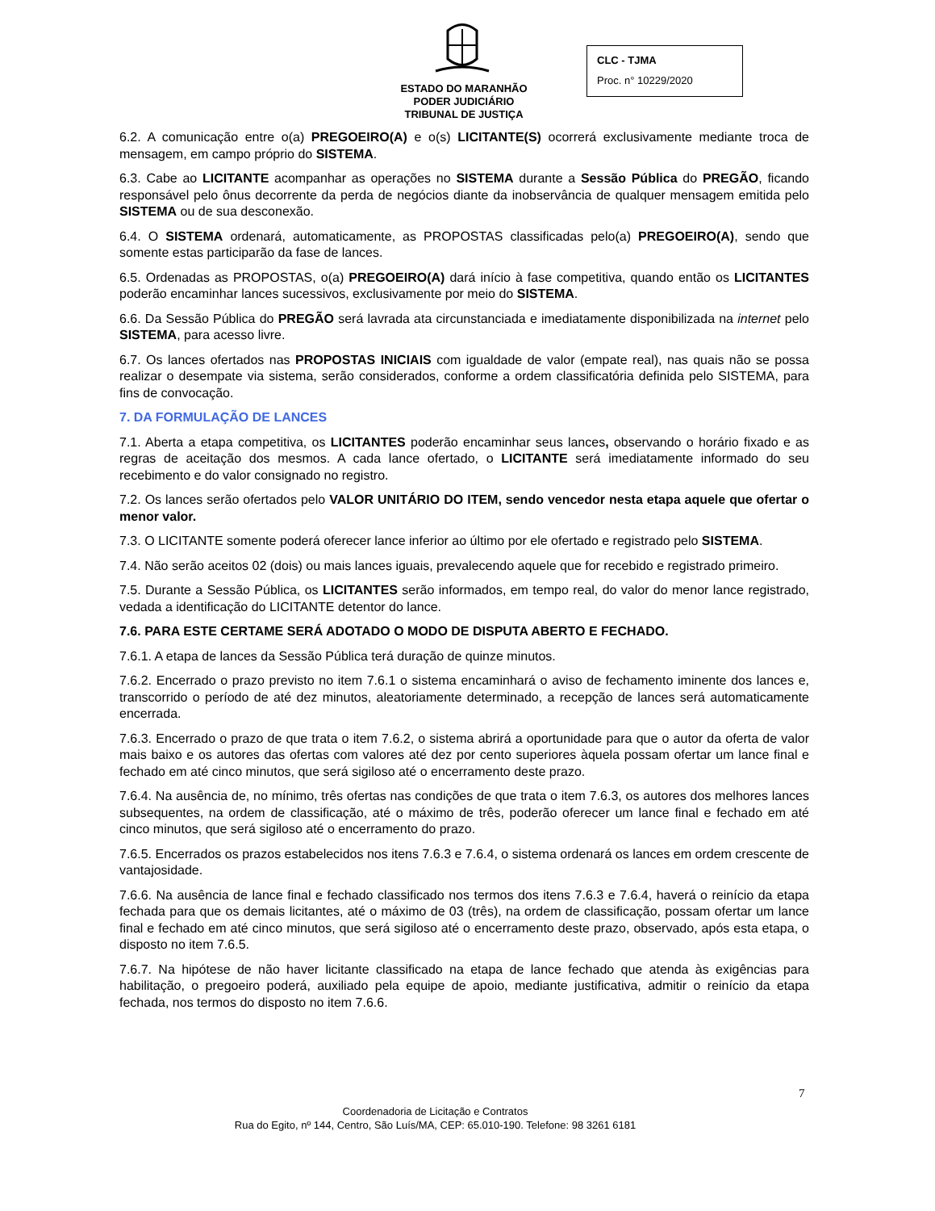ESTADO DO MARANHÃO
PODER JUDICIÁRIO
TRIBUNAL DE JUSTIÇA
CLC - TJMA
Proc. n° 10229/2020
6.2. A comunicação entre o(a) PREGOEIRO(A) e o(s) LICITANTE(S) ocorrerá exclusivamente mediante troca de mensagem, em campo próprio do SISTEMA.
6.3. Cabe ao LICITANTE acompanhar as operações no SISTEMA durante a Sessão Pública do PREGÃO, ficando responsável pelo ônus decorrente da perda de negócios diante da inobservância de qualquer mensagem emitida pelo SISTEMA ou de sua desconexão.
6.4. O SISTEMA ordenará, automaticamente, as PROPOSTAS classificadas pelo(a) PREGOEIRO(A), sendo que somente estas participarão da fase de lances.
6.5. Ordenadas as PROPOSTAS, o(a) PREGOEIRO(A) dará início à fase competitiva, quando então os LICITANTES poderão encaminhar lances sucessivos, exclusivamente por meio do SISTEMA.
6.6. Da Sessão Pública do PREGÃO será lavrada ata circunstanciada e imediatamente disponibilizada na internet pelo SISTEMA, para acesso livre.
6.7. Os lances ofertados nas PROPOSTAS INICIAIS com igualdade de valor (empate real), nas quais não se possa realizar o desempate via sistema, serão considerados, conforme a ordem classificatória definida pelo SISTEMA, para fins de convocação.
7. DA FORMULAÇÃO DE LANCES
7.1. Aberta a etapa competitiva, os LICITANTES poderão encaminhar seus lances, observando o horário fixado e as regras de aceitação dos mesmos. A cada lance ofertado, o LICITANTE será imediatamente informado do seu recebimento e do valor consignado no registro.
7.2. Os lances serão ofertados pelo VALOR UNITÁRIO DO ITEM, sendo vencedor nesta etapa aquele que ofertar o menor valor.
7.3. O LICITANTE somente poderá oferecer lance inferior ao último por ele ofertado e registrado pelo SISTEMA.
7.4. Não serão aceitos 02 (dois) ou mais lances iguais, prevalecendo aquele que for recebido e registrado primeiro.
7.5. Durante a Sessão Pública, os LICITANTES serão informados, em tempo real, do valor do menor lance registrado, vedada a identificação do LICITANTE detentor do lance.
7.6. PARA ESTE CERTAME SERÁ ADOTADO O MODO DE DISPUTA ABERTO E FECHADO.
7.6.1. A etapa de lances da Sessão Pública terá duração de quinze minutos.
7.6.2. Encerrado o prazo previsto no item 7.6.1 o sistema encaminhará o aviso de fechamento iminente dos lances e, transcorrido o período de até dez minutos, aleatoriamente determinado, a recepção de lances será automaticamente encerrada.
7.6.3. Encerrado o prazo de que trata o item 7.6.2, o sistema abrirá a oportunidade para que o autor da oferta de valor mais baixo e os autores das ofertas com valores até dez por cento superiores àquela possam ofertar um lance final e fechado em até cinco minutos, que será sigiloso até o encerramento deste prazo.
7.6.4. Na ausência de, no mínimo, três ofertas nas condições de que trata o item 7.6.3, os autores dos melhores lances subsequentes, na ordem de classificação, até o máximo de três, poderão oferecer um lance final e fechado em até cinco minutos, que será sigiloso até o encerramento do prazo.
7.6.5. Encerrados os prazos estabelecidos nos itens 7.6.3 e 7.6.4, o sistema ordenará os lances em ordem crescente de vantajosidade.
7.6.6. Na ausência de lance final e fechado classificado nos termos dos itens 7.6.3 e 7.6.4, haverá o reinício da etapa fechada para que os demais licitantes, até o máximo de 03 (três), na ordem de classificação, possam ofertar um lance final e fechado em até cinco minutos, que será sigiloso até o encerramento deste prazo, observado, após esta etapa, o disposto no item 7.6.5.
7.6.7. Na hipótese de não haver licitante classificado na etapa de lance fechado que atenda às exigências para habilitação, o pregoeiro poderá, auxiliado pela equipe de apoio, mediante justificativa, admitir o reinício da etapa fechada, nos termos do disposto no item 7.6.6.
7
Coordenadoria de Licitação e Contratos
Rua do Egito, nº 144, Centro, São Luís/MA, CEP: 65.010-190. Telefone: 98 3261 6181